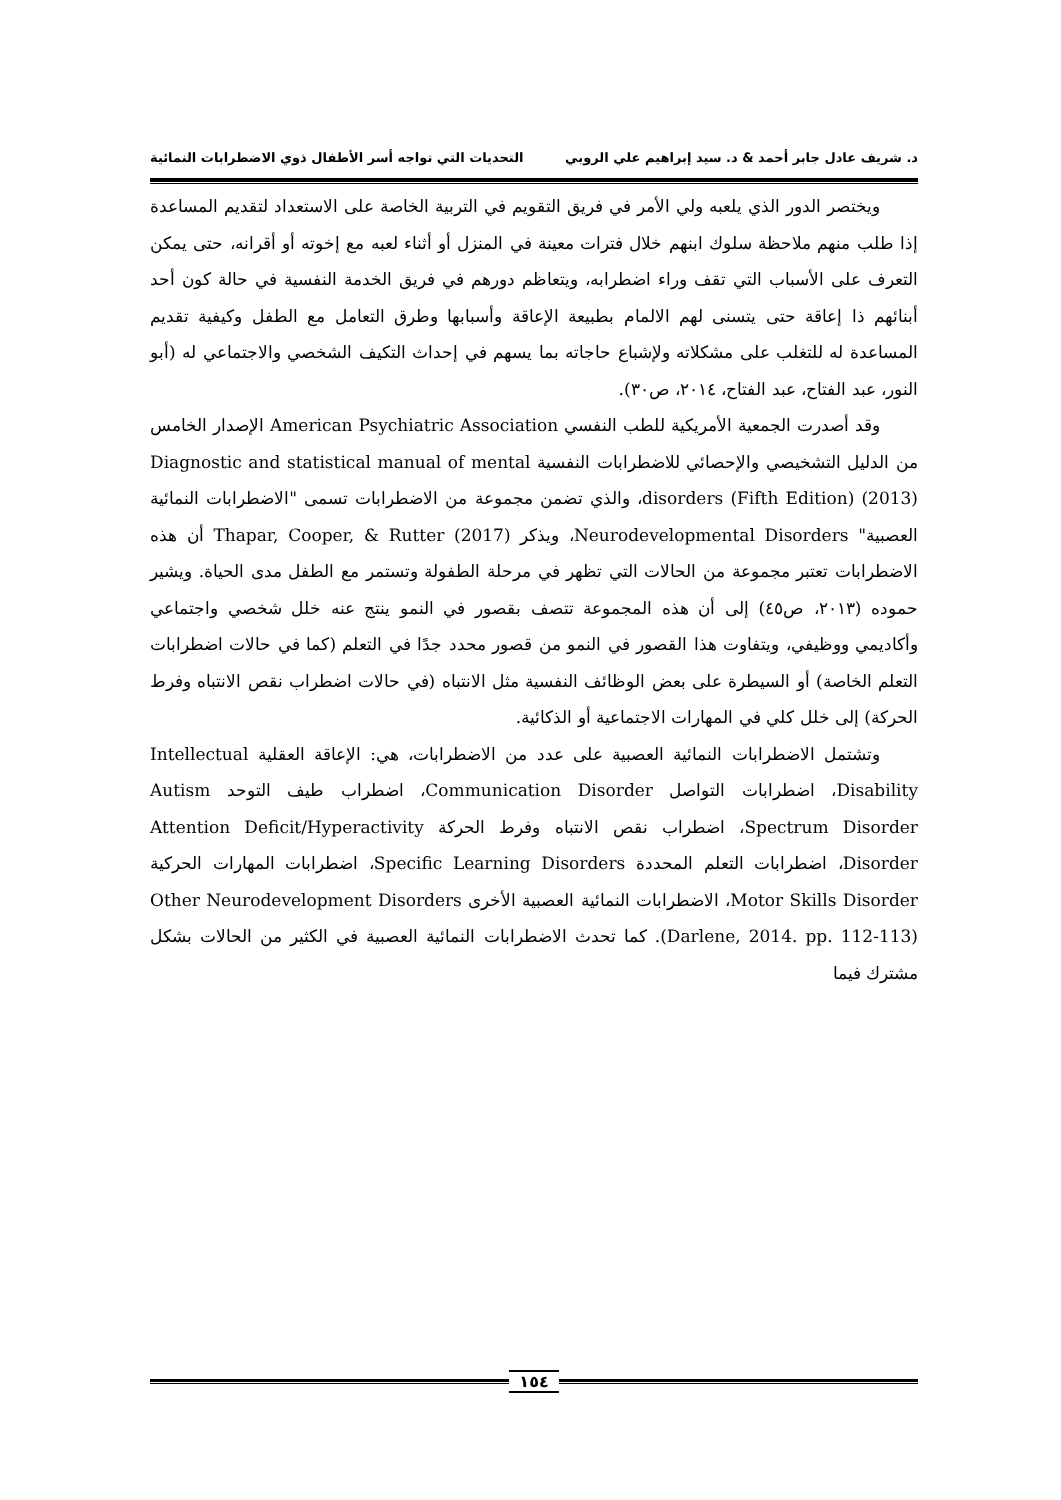د. شريف عادل جابر أحمد & د. سيد إبراهيم علي الروبي التحديات التي تواجه أسر الأطفال ذوي الاضطرابات النمائية
ويختصر الدور الذي يلعبه ولي الأمر في فريق التقويم في التربية الخاصة على الاستعداد لتقديم المساعدة إذا طلب منهم ملاحظة سلوك ابنهم خلال فترات معينة في المنزل أو أثناء لعبه مع إخوته أو أقرانه، حتى يمكن التعرف على الأسباب التي تقف وراء اضطرابه، ويتعاظم دورهم في فريق الخدمة النفسية في حالة كون أحد أبنائهم ذا إعاقة حتى يتسنى لهم الالمام بطبيعة الإعاقة وأسبابها وطرق التعامل مع الطفل وكيفية تقديم المساعدة له للتغلب على مشكلاته ولإشباع حاجاته بما يسهم في إحداث التكيف الشخصي والاجتماعي له (أبو النور، عبد الفتاح، عبد الفتاح، ٢٠١٤، ص٣٠).
وقد أصدرت الجمعية الأمريكية للطب النفسي American Psychiatric Association الإصدار الخامس من الدليل التشخيصي والإحصائي للاضطرابات النفسية Diagnostic and statistical manual of mental disorders (Fifth Edition) (2013)، والذي تضمن مجموعة من الاضطرابات تسمى "الاضطرابات النمائية العصبية" Neurodevelopmental Disorders، ويذكر Thapar, Cooper, & Rutter (2017) أن هذه الاضطرابات تعتبر مجموعة من الحالات التي تظهر في مرحلة الطفولة وتستمر مع الطفل مدى الحياة. ويشير حموده (٢٠١٣، ص٤٥) إلى أن هذه المجموعة تتصف بقصور في النمو ينتج عنه خلل شخصي واجتماعي وأكاديمي ووظيفي، ويتفاوت هذا القصور في النمو من قصور محدد جدًا في التعلم (كما في حالات اضطرابات التعلم الخاصة) أو السيطرة على بعض الوظائف النفسية مثل الانتباه (في حالات اضطراب نقص الانتباه وفرط الحركة) إلى خلل كلي في المهارات الاجتماعية أو الذكائية.
وتشتمل الاضطرابات النمائية العصبية على عدد من الاضطرابات، هي: الإعاقة العقلية Intellectual Disability، اضطرابات التواصل Communication Disorder، اضطراب طيف التوحد Autism Spectrum Disorder، اضطراب نقص الانتباه وفرط الحركة Attention Deficit/Hyperactivity Disorder، اضطرابات التعلم المحددة Specific Learning Disorders، اضطرابات المهارات الحركية Motor Skills Disorder، الاضطرابات النمائية العصبية الأخرى Other Neurodevelopment Disorders (Darlene, 2014. pp. 112-113). كما تحدث الاضطرابات النمائية العصبية في الكثير من الحالات بشكل مشترك فيما
١٥٤